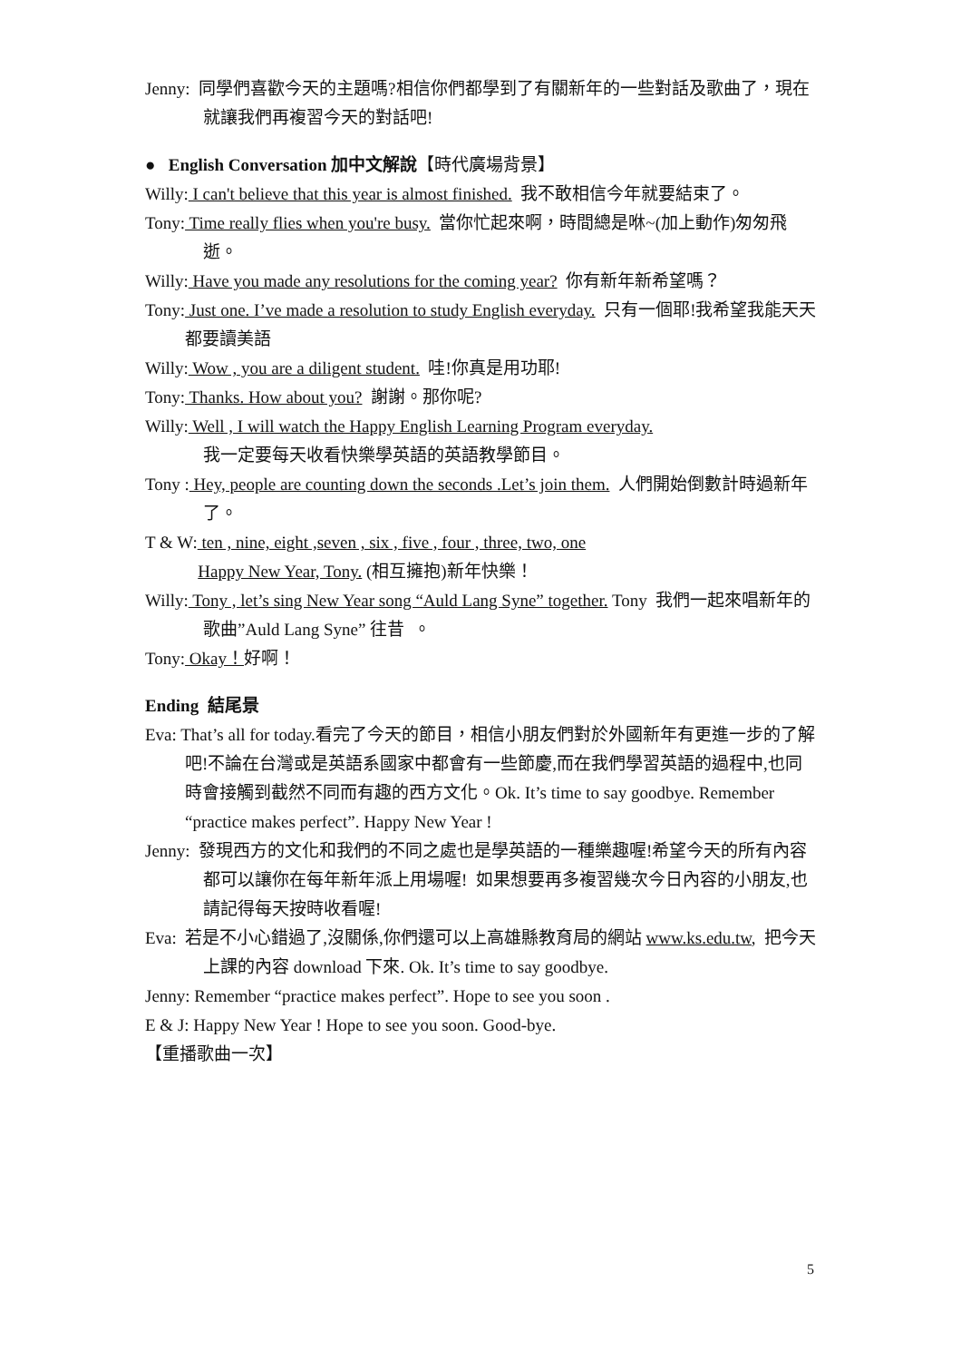Jenny: 同學們喜歡今天的主題嗎?相信你們都學到了有關新年的一些對話及歌曲了，現在就讓我們再複習今天的對話吧!
● English Conversation 加中文解說【時代廣場背景】
Willy: I can't believe that this year is almost finished. 我不敢相信今年就要結束了。
Tony: Time really flies when you're busy. 當你忙起來啊，時間總是咻~(加上動作)匆匆飛逝。
Willy: Have you made any resolutions for the coming year? 你有新年新希望嗎？
Tony: Just one. I’ve made a resolution to study English everyday. 只有一個耶!我希望我能天天都要讀美語
Willy: Wow , you are a diligent student. 哇!你真是用功耶!
Tony: Thanks. How about you? 謝謝。那你呢?
Willy: Well , I will watch the Happy English Learning Program everyday.
我一定要每天收看快樂學英語的英語教學節目。
Tony : Hey, people are counting down the seconds .Let’s join them. 人們開始倒數計時過新年了。
T & W: ten , nine, eight ,seven , six , five , four , three, two, one
Happy New Year, Tony. (相互擁抱)新年快樂！
Willy: Tony , let’s sing New Year song “Auld Lang Syne” together. Tony 我們一起來唱新年的歌曲”Auld Lang Syne” 往昔 。
Tony: Okay！好啊！
Ending 結尾景
Eva: That’s all for today.看完了今天的節目，相信小朋友們對於外國新年有更進一步的了解吧!不論在台灣或是英語系國家中都會有一些節慶,而在我們學習英語的過程中,也同時會接觸到截然不同而有趣的西方文化。Ok. It’s time to say goodbye. Remember “practice makes perfect”. Happy New Year !
Jenny: 發現西方的文化和我們的不同之處也是學英語的一種樂趣喔!希望今天的所有內容都可以讓你在每年新年派上用場喔! 如果想要再多複習幾次今日內容的小朋友,也請記得每天按時收看喔!
Eva: 若是不小心錯過了,沒關係,你們還可以上高雄縣教育局的網站 www.ks.edu.tw, 把今天上課的內容 download 下來. Ok. It’s time to say goodbye.
Jenny: Remember “practice makes perfect”. Hope to see you soon .
E & J: Happy New Year ! Hope to see you soon. Good-bye.
【重播歌曲一次】
5